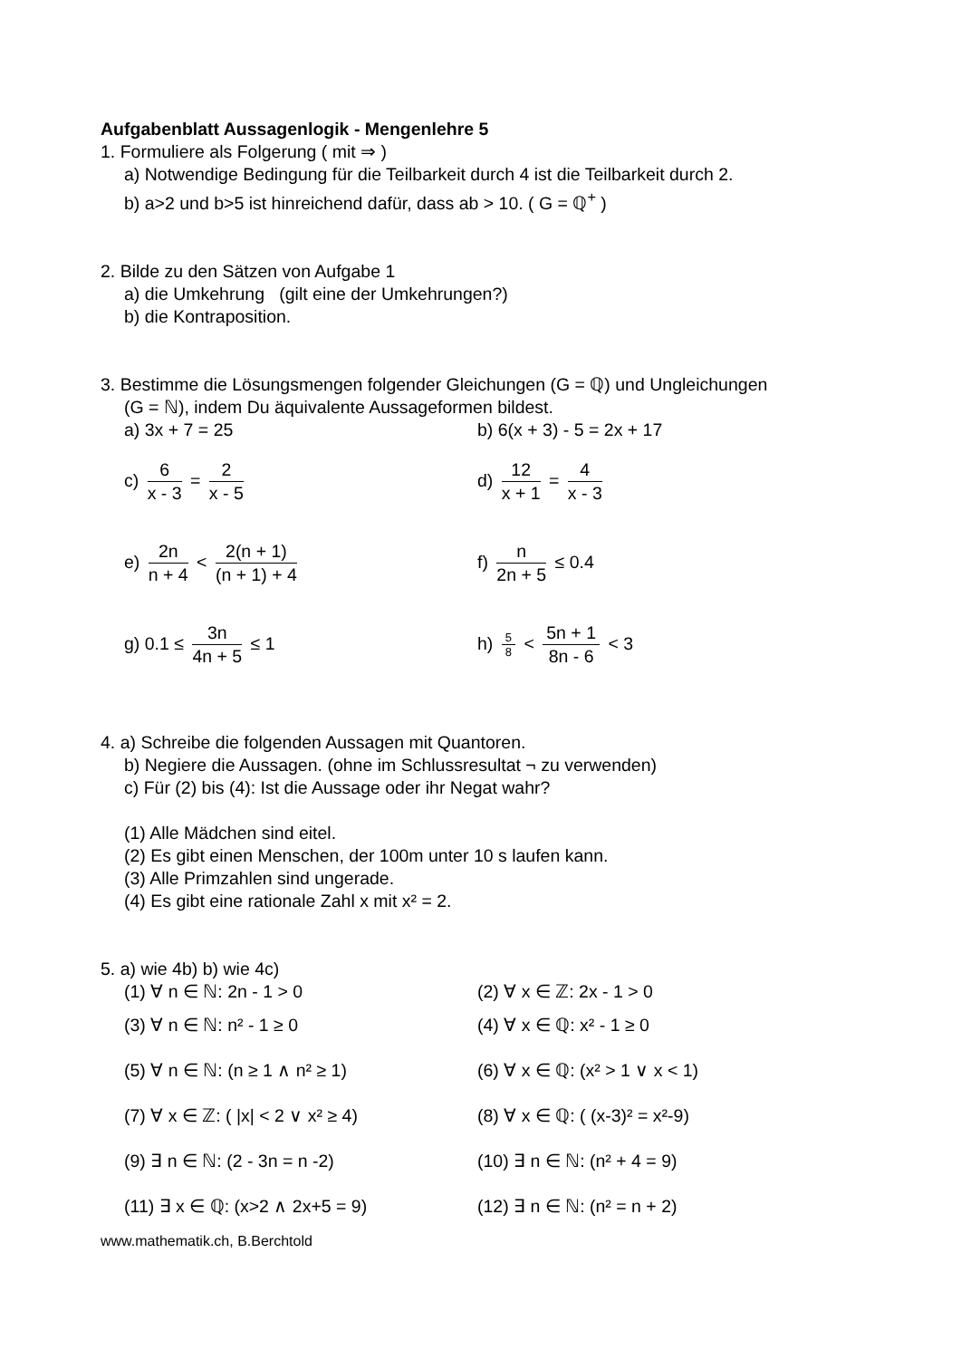Aufgabenblatt Aussagenlogik - Mengenlehre 5
1. Formuliere als Folgerung ( mit ⇒ )
a) Notwendige Bedingung für die Teilbarkeit durch 4 ist die Teilbarkeit durch 2.
b) a>2 und b>5 ist hinreichend dafür, dass ab > 10. ( G = ℚ<sup>+</sup> )
2. Bilde zu den Sätzen von Aufgabe 1
a) die Umkehrung (gilt eine der Umkehrungen?)
b) die Kontraposition.
3. Bestimme die Lösungsmengen folgender Gleichungen (G = ℚ) und Ungleichungen
(G = ℕ), indem Du äquivalente Aussageformen bildest.
a) 3x + 7 = 25 b) 6(x + 3) - 5 = 2x + 17
c) 6 x - 3 = 2 x - 5 d) 12 x + 1 = 4 x - 3
e) 2n n + 4 < 2(n + 1) (n + 1) + 4
f) n 2n + 5 ≤ 0.4
g) 0.1 ≤ 3n 4n + 5 ≤ 1 h) 5 8 < 5n + 1 8n - 6 < 3
4. a) Schreibe die folgenden Aussagen mit Quantoren.
b) Negiere die Aussagen. (ohne im Schlussresultat ¬ zu verwenden)
c) Für (2) bis (4): Ist die Aussage oder ihr Negat wahr?
(1) Alle Mädchen sind eitel.
(2) Es gibt einen Menschen, der 100m unter 10 s laufen kann.
(3) Alle Primzahlen sind ungerade.
(4) Es gibt eine rationale Zahl x mit x² = 2.
5. a) wie 4b) b) wie 4c)
(1) ∀ n ∈ ℕ: 2n - 1 > 0 (2) ∀ x ∈ ℤ: 2x - 1 > 0
(3) ∀ n ∈ ℕ: n² - 1 ≥ 0 (4) ∀ x ∈ ℚ: x² - 1 ≥ 0
(5) ∀ n ∈ ℕ: (n ≥ 1 ∧ n² ≥ 1) (6) ∀ x ∈ ℚ: (x² > 1 ∨ x < 1)
(7) ∀ x ∈ ℤ: ( |x| < 2 ∨ x² ≥ 4) (8) ∀ x ∈ ℚ: ( (x-3)² = x²-9)
(9) ∃ n ∈ ℕ: (2 - 3n = n -2) (10) ∃ n ∈ ℕ: (n² + 4 = 9)
(11) ∃ x ∈ ℚ: (x>2 ∧ 2x+5 = 9) (12) ∃ n ∈ ℕ: (n² = n + 2)
www.mathematik.ch, B.Berchtold